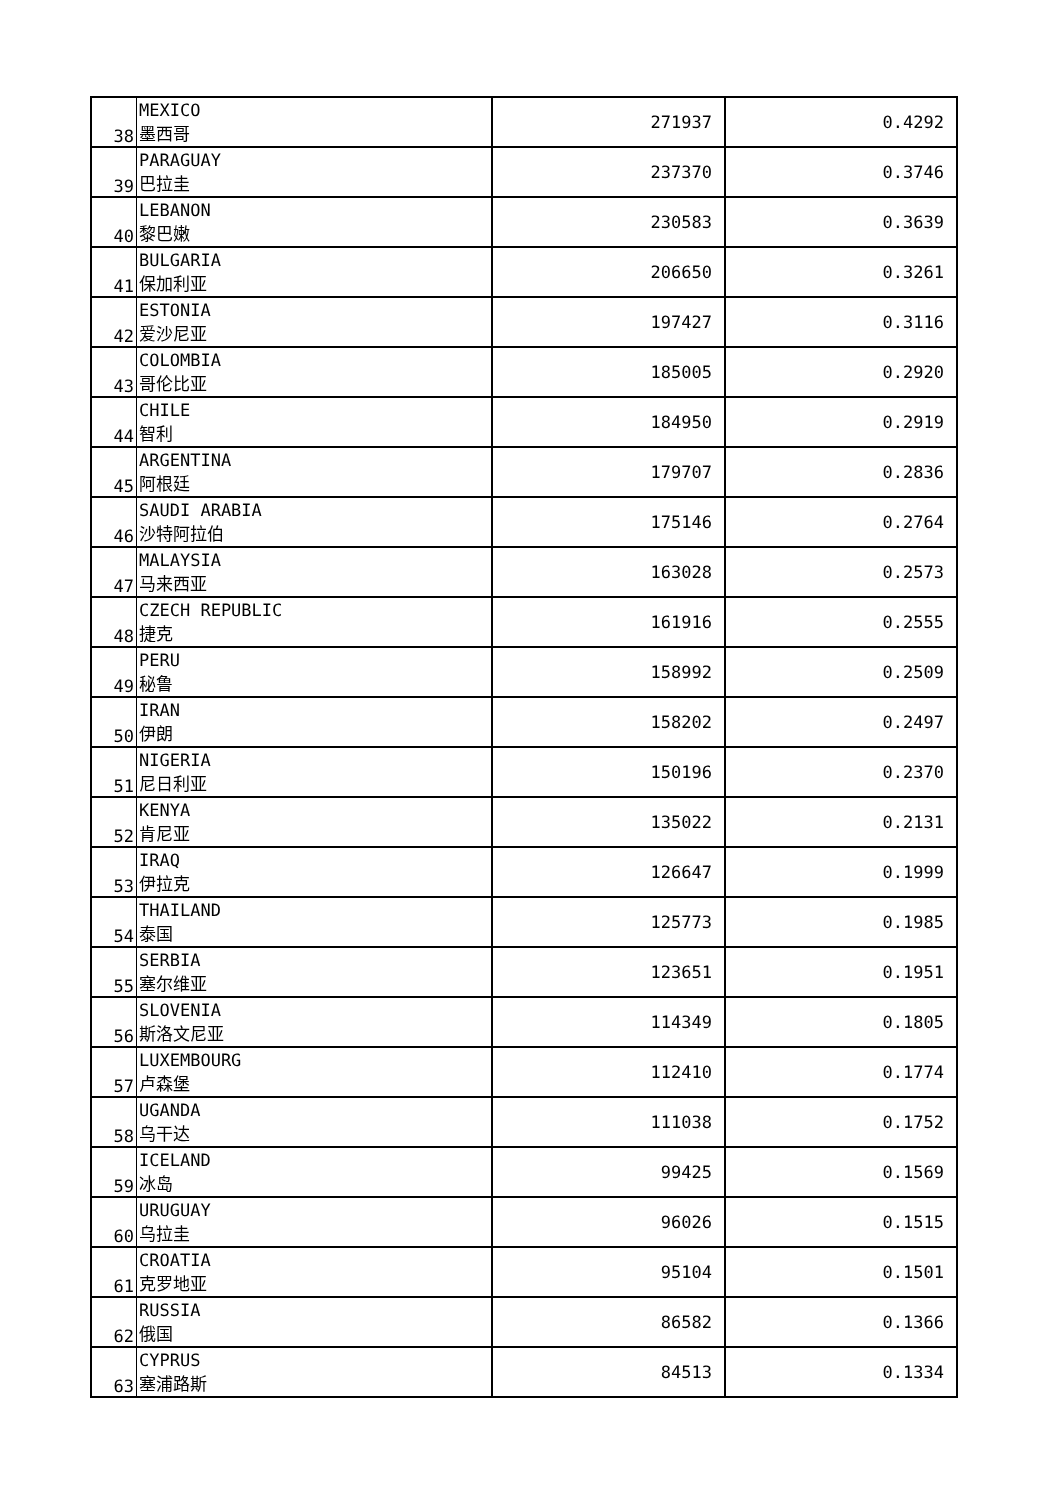| 38 | MEXICO 墨西哥 | 271937 | 0.4292 |
| 39 | PARAGUAY 巴拉圭 | 237370 | 0.3746 |
| 40 | LEBANON 黎巴嫩 | 230583 | 0.3639 |
| 41 | BULGARIA 保加利亚 | 206650 | 0.3261 |
| 42 | ESTONIA 爱沙尼亚 | 197427 | 0.3116 |
| 43 | COLOMBIA 哥伦比亚 | 185005 | 0.2920 |
| 44 | CHILE 智利 | 184950 | 0.2919 |
| 45 | ARGENTINA 阿根廷 | 179707 | 0.2836 |
| 46 | SAUDI ARABIA 沙特阿拉伯 | 175146 | 0.2764 |
| 47 | MALAYSIA 马来西亚 | 163028 | 0.2573 |
| 48 | CZECH REPUBLIC 捷克 | 161916 | 0.2555 |
| 49 | PERU 秘鲁 | 158992 | 0.2509 |
| 50 | IRAN 伊朗 | 158202 | 0.2497 |
| 51 | NIGERIA 尼日利亚 | 150196 | 0.2370 |
| 52 | KENYA 肯尼亚 | 135022 | 0.2131 |
| 53 | IRAQ 伊拉克 | 126647 | 0.1999 |
| 54 | THAILAND 泰国 | 125773 | 0.1985 |
| 55 | SERBIA 塞尔维亚 | 123651 | 0.1951 |
| 56 | SLOVENIA 斯洛文尼亚 | 114349 | 0.1805 |
| 57 | LUXEMBOURG 卢森堡 | 112410 | 0.1774 |
| 58 | UGANDA 乌干达 | 111038 | 0.1752 |
| 59 | ICELAND 冰岛 | 99425 | 0.1569 |
| 60 | URUGUAY 乌拉圭 | 96026 | 0.1515 |
| 61 | CROATIA 克罗地亚 | 95104 | 0.1501 |
| 62 | RUSSIA 俄国 | 86582 | 0.1366 |
| 63 | CYPRUS 塞浦路斯 | 84513 | 0.1334 |